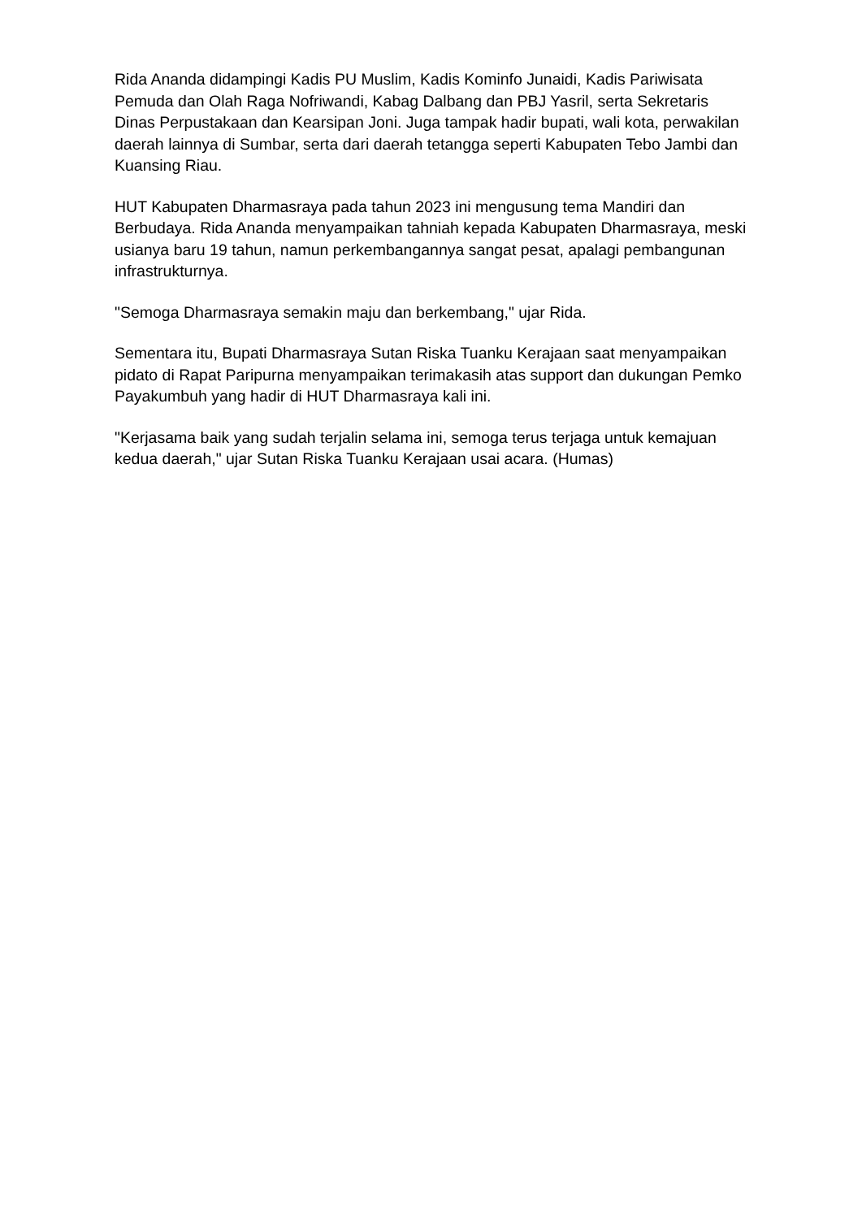Rida Ananda didampingi Kadis PU Muslim, Kadis Kominfo Junaidi, Kadis Pariwisata Pemuda dan Olah Raga Nofriwandi, Kabag Dalbang dan PBJ Yasril, serta Sekretaris Dinas Perpustakaan dan Kearsipan Joni. Juga tampak hadir bupati, wali kota, perwakilan daerah lainnya di Sumbar, serta dari daerah tetangga seperti Kabupaten Tebo Jambi dan Kuansing Riau.
HUT Kabupaten Dharmasraya pada tahun 2023 ini mengusung tema Mandiri dan Berbudaya. Rida Ananda menyampaikan tahniah kepada Kabupaten Dharmasraya, meski usianya baru 19 tahun, namun perkembangannya sangat pesat, apalagi pembangunan infrastrukturnya.
"Semoga Dharmasraya semakin maju dan berkembang," ujar Rida.
Sementara itu, Bupati Dharmasraya Sutan Riska Tuanku Kerajaan saat menyampaikan pidato di Rapat Paripurna menyampaikan terimakasih atas support dan dukungan Pemko Payakumbuh yang hadir di HUT Dharmasraya kali ini.
"Kerjasama baik yang sudah terjalin selama ini, semoga terus terjaga untuk kemajuan kedua daerah," ujar Sutan Riska Tuanku Kerajaan usai acara. (Humas)